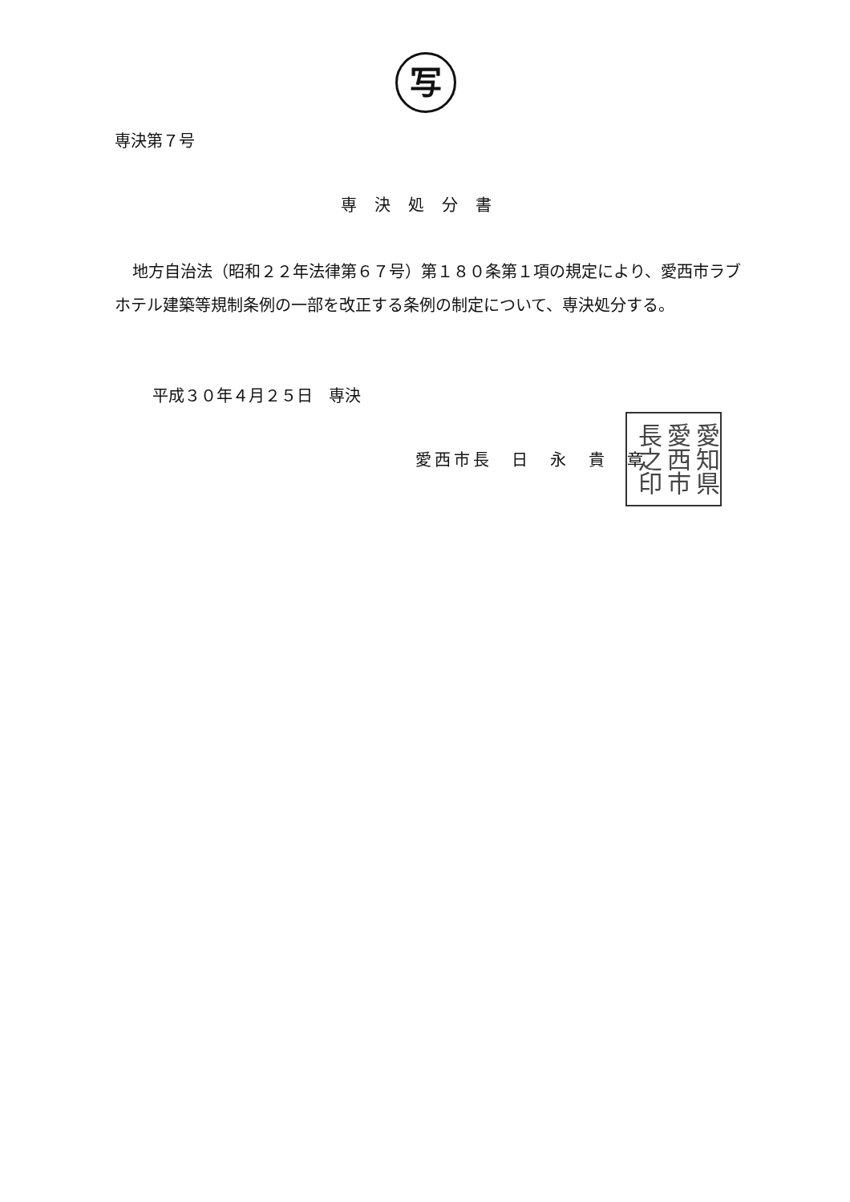写
専決第７号
専決処分書
地方自治法（昭和２２年法律第６７号）第１８０条第１項の規定により、愛西市ラブホテル建築等規制条例の一部を改正する条例の制定について、専決処分する。
平成３０年４月２５日　専決
愛西市長　日　永　貴　章
愛知県愛西市長之印